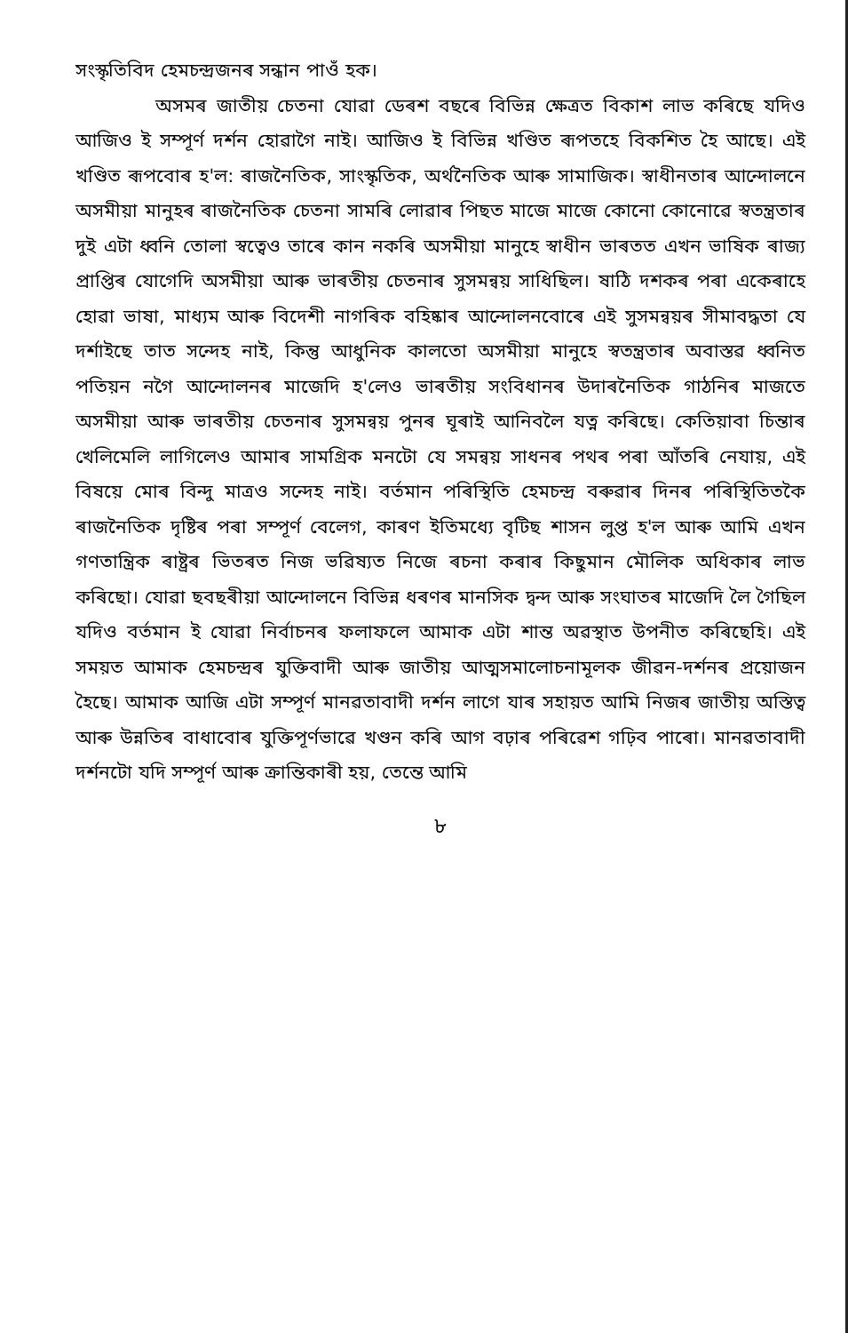সংস্কৃতিবিদ হেমচন্দ্রজনৰ সন্ধান পাওঁ হক।
অসমৰ জাতীয় চেতনা যোৱা ডেৰশ বছৰে বিভিন্ন ক্ষেত্ৰত বিকাশ লাভ কৰিছে যদিও আজিও ই সম্পূৰ্ণ দৰ্শন হোৱাগৈ নাই। আজিও ই বিভিন্ন খণ্ডিত ৰূপতহে বিকশিত হৈ আছে। এই খণ্ডিত ৰূপবোৰ হ'ল: ৰাজনৈতিক, সাংস্কৃতিক, অৰ্থনৈতিক আৰু সামাজিক। স্বাধীনতাৰ আন্দোলনে অসমীয়া মানুহৰ ৰাজনৈতিক চেতনা সামৰি লোৱাৰ পিছত মাজে মাজে কোনো কোনোৱে স্বতন্ত্ৰতাৰ দুই এটা ধ্বনি তোলা স্বত্বেও তাৰে কান নকৰি অসমীয়া মানুহে স্বাধীন ভাৰতত এখন ভাষিক ৰাজ্য প্ৰাপ্তিৰ যোগেদি অসমীয়া আৰু ভাৰতীয় চেতনাৰ সুসমন্বয় সাধিছিল। ষাঠি দশকৰ পৰা একেৰাহে হোৱা ভাষা, মাধ্যম আৰু বিদেশী নাগৰিক বহিষ্কাৰ আন্দোলনবোৰে এই সুসমন্বয়ৰ সীমাবদ্ধতা যে দৰ্শাইছে তাত সন্দেহ নাই, কিন্তু আধুনিক কালতো অসমীয়া মানুহে স্বতন্ত্ৰতাৰ অবাস্তৱ ধ্বনিত পতিয়ন নগৈ আন্দোলনৰ মাজেদি হ'লেও ভাৰতীয় সংবিধানৰ উদাৰনৈতিক গাঠনিৰ মাজতে অসমীয়া আৰু ভাৰতীয় চেতনাৰ সুসমন্বয় পুনৰ ঘূৰাই আনিবলৈ যত্ন কৰিছে। কেতিয়াবা চিন্তাৰ খেলিমেলি লাগিলেও আমাৰ সামগ্ৰিক মনটো যে সমন্বয় সাধনৰ পথৰ পৰা আঁতৰি নেযায়, এই বিষয়ে মোৰ বিন্দু মাত্ৰও সন্দেহ নাই। বৰ্তমান পৰিস্থিতি হেমচন্দ্ৰ বৰুৱাৰ দিনৰ পৰিস্থিতিতকৈ ৰাজনৈতিক দৃষ্টিৰ পৰা সম্পূৰ্ণ বেলেগ, কাৰণ ইতিমধ্যে বৃটিছ শাসন লুপ্ত হ'ল আৰু আমি এখন গণতান্ত্ৰিক ৰাষ্ট্ৰৰ ভিতৰত নিজ ভৱিষ্যত নিজে ৰচনা কৰাৰ কিছুমান মৌলিক অধিকাৰ লাভ কৰিছো। যোৱা ছবছৰীয়া আন্দোলনে বিভিন্ন ধৰণৰ মানসিক দ্বন্দ আৰু সংঘাতৰ মাজেদি লৈ গৈছিল যদিও বৰ্তমান ই যোৱা নিৰ্বাচনৰ ফলাফলে আমাক এটা শান্ত অৱস্থাত উপনীত কৰিছেহি। এই সময়ত আমাক হেমচন্দ্ৰৰ যুক্তিবাদী আৰু জাতীয় আত্মসমালোচনামূলক জীৱন-দৰ্শনৰ প্ৰয়োজন হৈছে। আমাক আজি এটা সম্পূৰ্ণ মানৱতাবাদী দৰ্শন লাগে যাৰ সহায়ত আমি নিজৰ জাতীয় অস্তিত্ব আৰু উন্নতিৰ বাধাবোৰ যুক্তিপূৰ্ণভাৱে খণ্ডন কৰি আগ বঢ়াৰ পৰিৱেশ গঢ়িব পাৰো। মানৱতাবাদী দৰ্শনটো যদি সম্পূৰ্ণ আৰু ক্ৰান্তিকাৰী হয়, তেন্তে আমি
৮